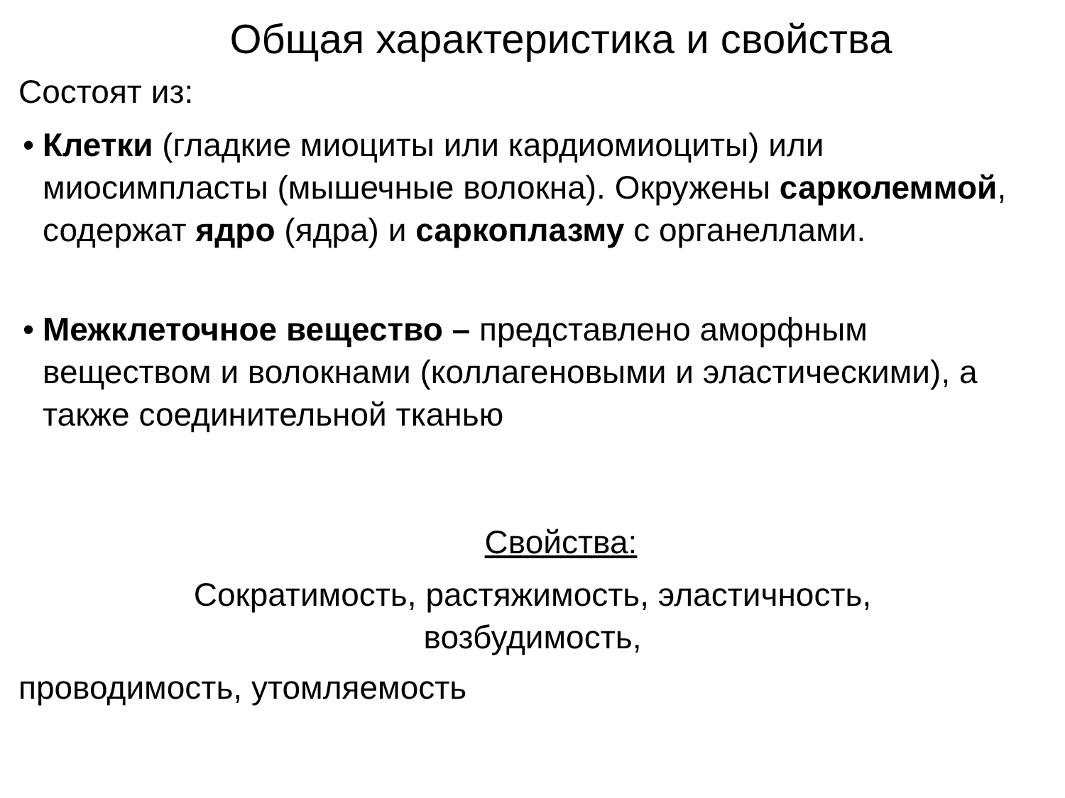Общая характеристика и свойства
Состоят из:
• Клетки (гладкие миоциты или кардиомиоциты) или миосимпласты (мышечные волокна). Окружены сарколеммой, содержат ядро (ядра) и саркоплазму с органеллами.
• Межклеточное вещество – представлено аморфным веществом и волокнами (коллагеновыми и эластическими), а также соединительной тканью
Свойства:
Сократимость, растяжимость, эластичность, возбудимость,
проводимость, утомляемость